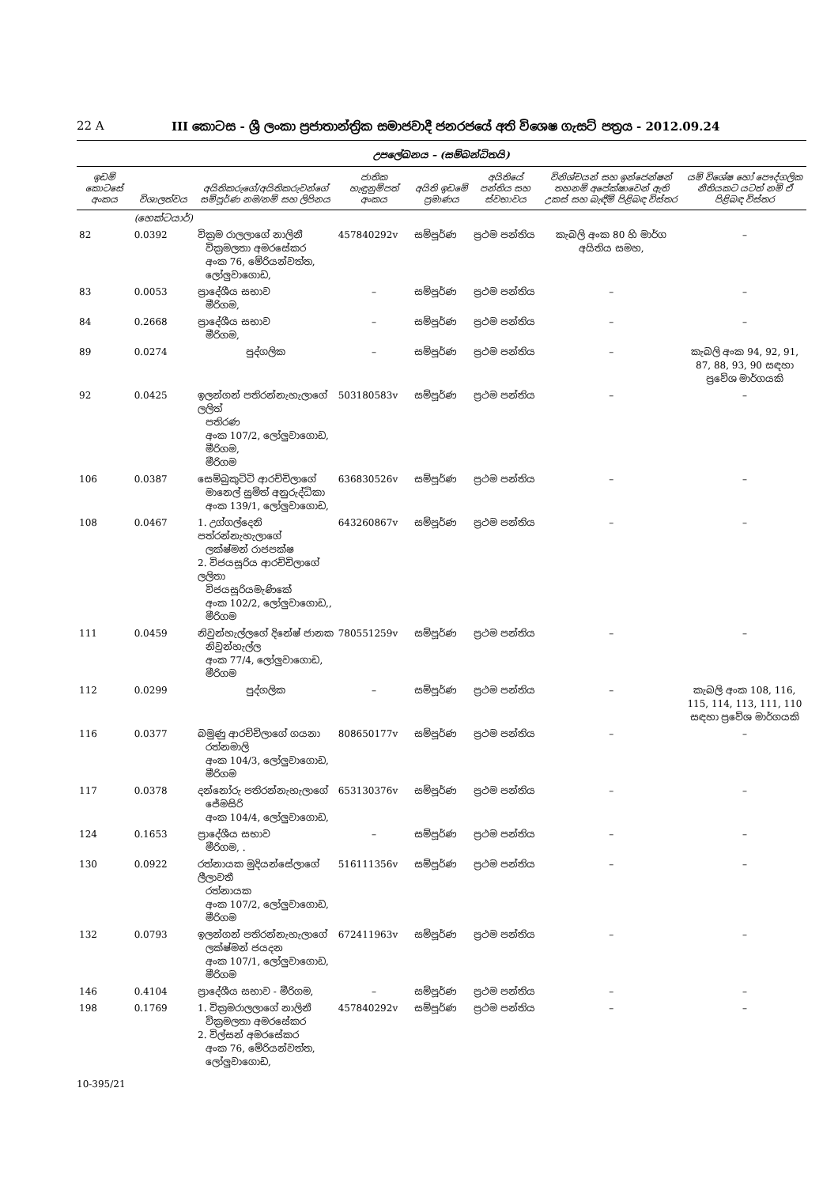22 A III කොටස - ශ්‍රී ලංකා ප්‍රජාතාන්ත්‍රික සමාජවාදී ජනරජයේ අති විශෙෂ ගැසට් පත්‍රය - 2012.09.24
උපලේඛනය – (සම්බන්ධිතයි)
| ඉඩම් කොටසේ අංකය | විශාලත්වය | අයිතිකරුගේ/අයිතිකරුවන්ගේ සම්පූර්ණ නම/නම් සහ ලිපිනය | ජාතික හැඳුනුම්පත් අංකය | අයිති ඉඩමේ ප්‍රමාණය | අයිතියේ පන්තිය සහ ස්වභාවය | විනිශ්චයන් සහ ඉන්ජෙන්ෂන් තහනම් අපේක්ෂාවෙන් ඇති උකස් සහ බැඳීම් පිළිබඳ විස්තර | යම් විශේෂ හෝ පෞද්ගලික නීතියකට යටත් නම් ඒ පිළිබඳ විස්තර |
| --- | --- | --- | --- | --- | --- | --- | --- |
| | (හෙක්ටයාර්) | | | | | | |
| 82 | 0.0392 | වික්‍රම රාලලාගේ නාලිනී වික්‍රමලතා අමරසේකර අංක 76, මේරියන්වත්ත, ලෝලුවාගොඩ, | 457840292v | සම්පූර්ණ | ප්‍රථම පන්තිය | කැබලි අංක 80 හි මාර්ග අයිතිය සමහ, | – |
| 83 | 0.0053 | ප්‍රාදේශීය සභාව මීරිගම, | – | සම්පූර්ණ | ප්‍රථම පන්තිය | – | – |
| 84 | 0.2668 | ප්‍රාදේශීය සභාව මීරිගම, | – | සම්පූර්ණ | ප්‍රථම පන්තිය | – | – |
| 89 | 0.0274 | පුද්ගලික | – | සම්පූර්ණ | ප්‍රථම පන්තිය | – | කැබලි අංක 94, 92, 91, 87, 88, 93, 90 සඳහා ප්‍රවේශ මාර්ගයකි |
| 92 | 0.0425 | ඉලන්ගන් පතිරන්නැහැලාගේ ලලිත් පතිරණ අංක 107/2, ලෝලුවාගොඩ, මීරිගම, මීරිගම | 503180583v | සම්පූර්ණ | ප්‍රථම පන්තිය | – | – |
| 106 | 0.0387 | සෙම්බුකුට්ටි ආරච්චිලාගේ මානෙල් සුමිත් අනුරුද්ධිකා අංක 139/1, ලෝලුවාගොඩ, | 636830526v | සම්පූර්ණ | ප්‍රථම පන්තිය | – | – |
| 108 | 0.0467 | 1. උග්ගල්දෙනි පත්රන්නැහැලාගේ ලක්ෂ්මන් රාජපක්ෂ 2. විජයසූරිය ආරච්චිලාගේ ලලිතා විජයසූරියමැණිකේ අංක 102/2, ලෝලුවාගොඩ,, මීරිගම | 643260867v | සම්පූර්ණ | ප්‍රථම පන්තිය | – | – |
| 111 | 0.0459 | නිවුන්හැල්ලගේ දිනේෂ් ජානක නිවුන්හැල්ල අංක 77/4, ලෝලුවාගොඩ, මීරිගම | 780551259v | සම්පූර්ණ | ප්‍රථම පන්තිය | – | – |
| 112 | 0.0299 | පුද්ගලික | – | සම්පූර්ණ | ප්‍රථම පන්තිය | – | කැබලි අංක 108, 116, 115, 114, 113, 111, 110 සඳහා ප්‍රවේශ මාර්ගයකි |
| 116 | 0.0377 | බමුණු ආරච්චිලාගේ ගයනා රත්නමාලි අංක 104/3, ලෝලුවාගොඩ, මීරිගම | 808650177v | සම්පූර්ණ | ප්‍රථම පන්තිය | – | – |
| 117 | 0.0378 | දන්නෝරු පතිරන්නැහැලාගේ ජේමසිරි අංක 104/4, ලෝලුවාගොඩ, | 653130376v | සම්පූර්ණ | ප්‍රථම පන්තිය | – | – |
| 124 | 0.1653 | ප්‍රාදේශීය සභාව මීරිගම, . | – | සම්පූර්ණ | ප්‍රථම පන්තිය | – | – |
| 130 | 0.0922 | රත්නායක මුදියන්සේලාගේ ලීලාවතී රත්නායක අංක 107/2, ලෝලුවාගොඩ, මීරිගම | 516111356v | සම්පූර්ණ | ප්‍රථම පන්තිය | – | – |
| 132 | 0.0793 | ඉලන්ගන් පතිරන්නැහැලාගේ ලක්ෂ්මන් ජයදන අංක 107/1, ලෝලුවාගොඩ, මීරිගම | 672411963v | සම්පූර්ණ | ප්‍රථම පන්තිය | – | – |
| 146 | 0.4104 | ප්‍රාදේශීය සභාව - මීරිගම, | – | සම්පූර්ණ | ප්‍රථම පන්තිය | – | – |
| 198 | 0.1769 | 1. වික්‍රමරාලලාගේ නාලිනී වික්‍රමලතා අමරසේකර 2. විල්සන් අමරසේකර අංක 76, මේරියන්වත්ත, ලෝලුවාගොඩ, | 457840292v | සම්පූර්ණ | ප්‍රථම පන්තිය | – | – |
10-395/21